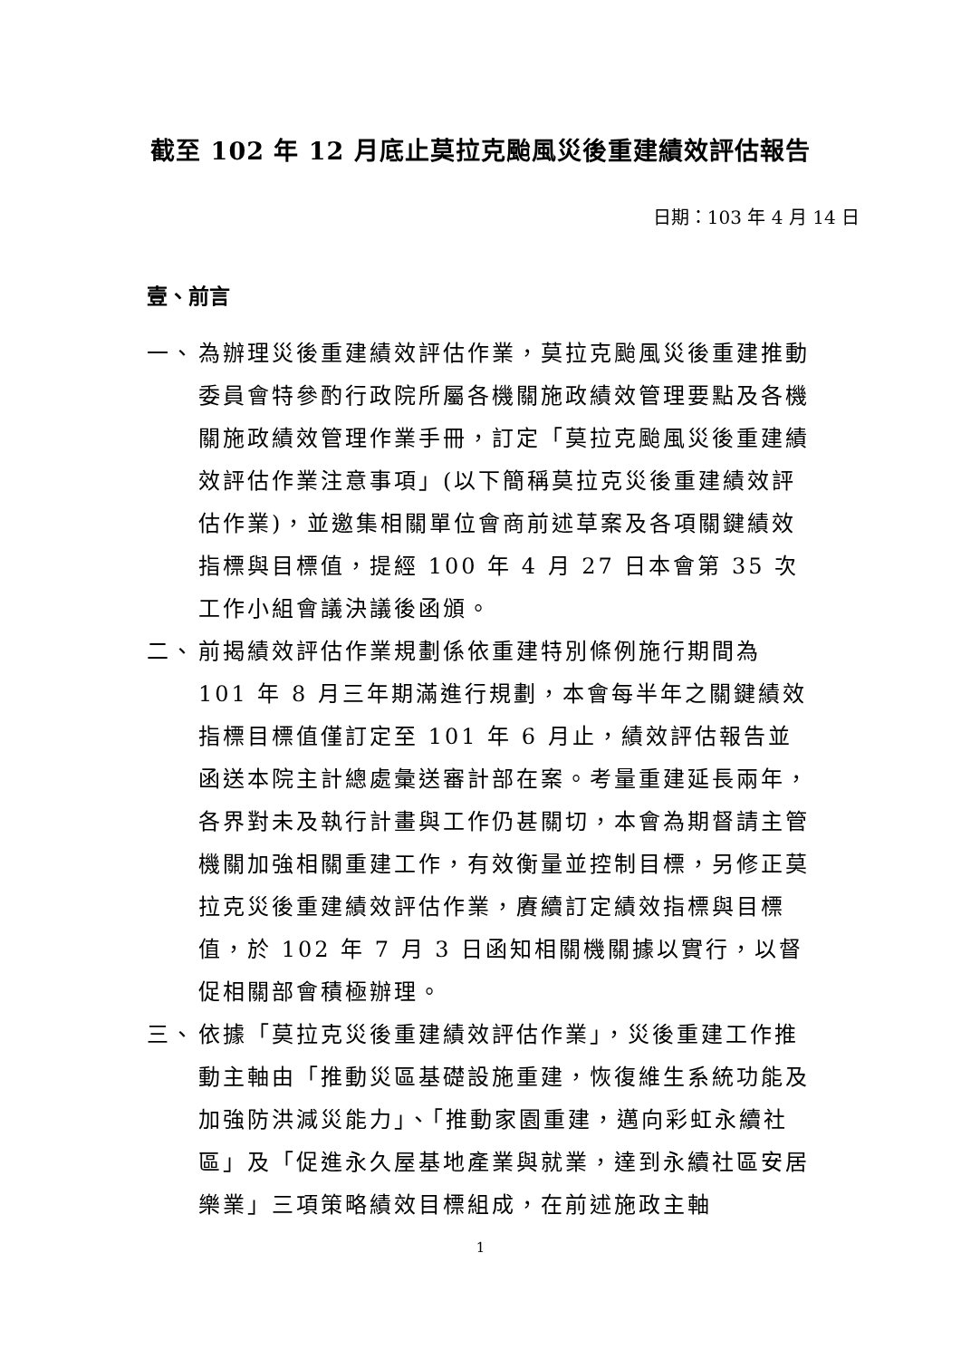截至 102 年 12 月底止莫拉克颱風災後重建績效評估報告
日期：103 年 4 月 14 日
壹、前言
一、 為辦理災後重建績效評估作業，莫拉克颱風災後重建推動委員會特參酌行政院所屬各機關施政績效管理要點及各機關施政績效管理作業手冊，訂定「莫拉克颱風災後重建績效評估作業注意事項」(以下簡稱莫拉克災後重建績效評估作業)，並邀集相關單位會商前述草案及各項關鍵績效指標與目標值，提經 100 年 4 月 27 日本會第 35 次工作小組會議決議後函頒。
二、 前揭績效評估作業規劃係依重建特別條例施行期間為 101 年 8 月三年期滿進行規劃，本會每半年之關鍵績效指標目標值僅訂定至 101 年 6 月止，績效評估報告並函送本院主計總處彙送審計部在案。考量重建延長兩年，各界對未及執行計畫與工作仍甚關切，本會為期督請主管機關加強相關重建工作，有效衡量並控制目標，另修正莫拉克災後重建績效評估作業，賡續訂定績效指標與目標值，於 102 年 7 月 3 日函知相關機關據以實行，以督促相關部會積極辦理。
三、 依據「莫拉克災後重建績效評估作業」，災後重建工作推動主軸由「推動災區基礎設施重建，恢復維生系統功能及加強防洪減災能力」、「推動家園重建，邁向彩虹永續社區」及「促進永久屋基地產業與就業，達到永續社區安居樂業」三項策略績效目標組成，在前述施政主軸
1